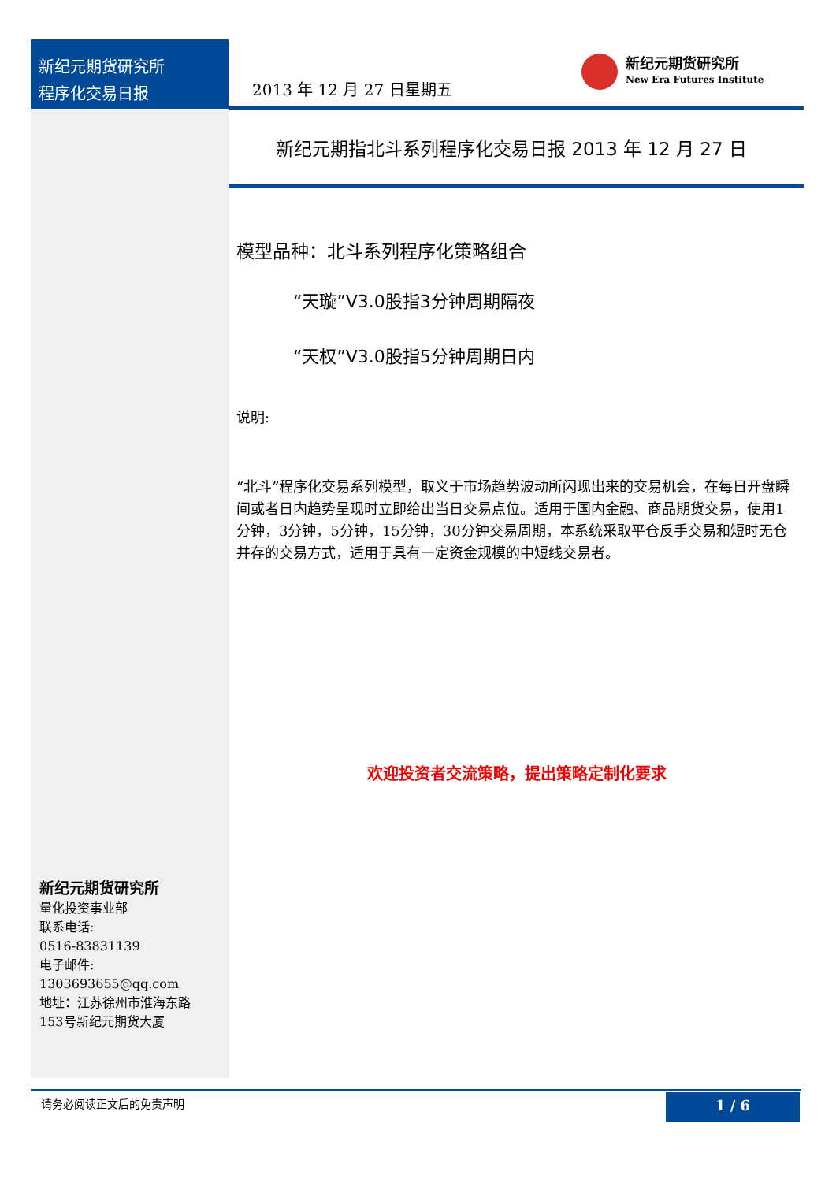新纪元期货研究所
程序化交易日报
2013 年 12 月 27 日星期五
新纪元期货研究所
New Era Futures Institute
新纪元期指北斗系列程序化交易日报 2013 年 12 月 27 日
模型品种：北斗系列程序化策略组合
“天璇”V3.0股指3分钟周期隔夜
“天权”V3.0股指5分钟周期日内
说明:
“北斗”程序化交易系列模型，取义于市场趋势波动所闪现出来的交易机会，在每日开盘瞬间或者日内趋势呈现时立即给出当日交易点位。适用于国内金融、商品期货交易，使用1分钟，3分钟，5分钟，15分钟，30分钟交易周期，本系统采取平仓反手交易和短时无仓并存的交易方式，适用于具有一定资金规模的中短线交易者。
欢迎投资者交流策略，提出策略定制化要求
新纪元期货研究所
量化投资事业部
联系电话:
0516-83831139
电子邮件:
1303693655@qq.com
地址：江苏徐州市淮海东路
153号新纪元期货大厦
请务必阅读正文后的免责声明 1 / 6